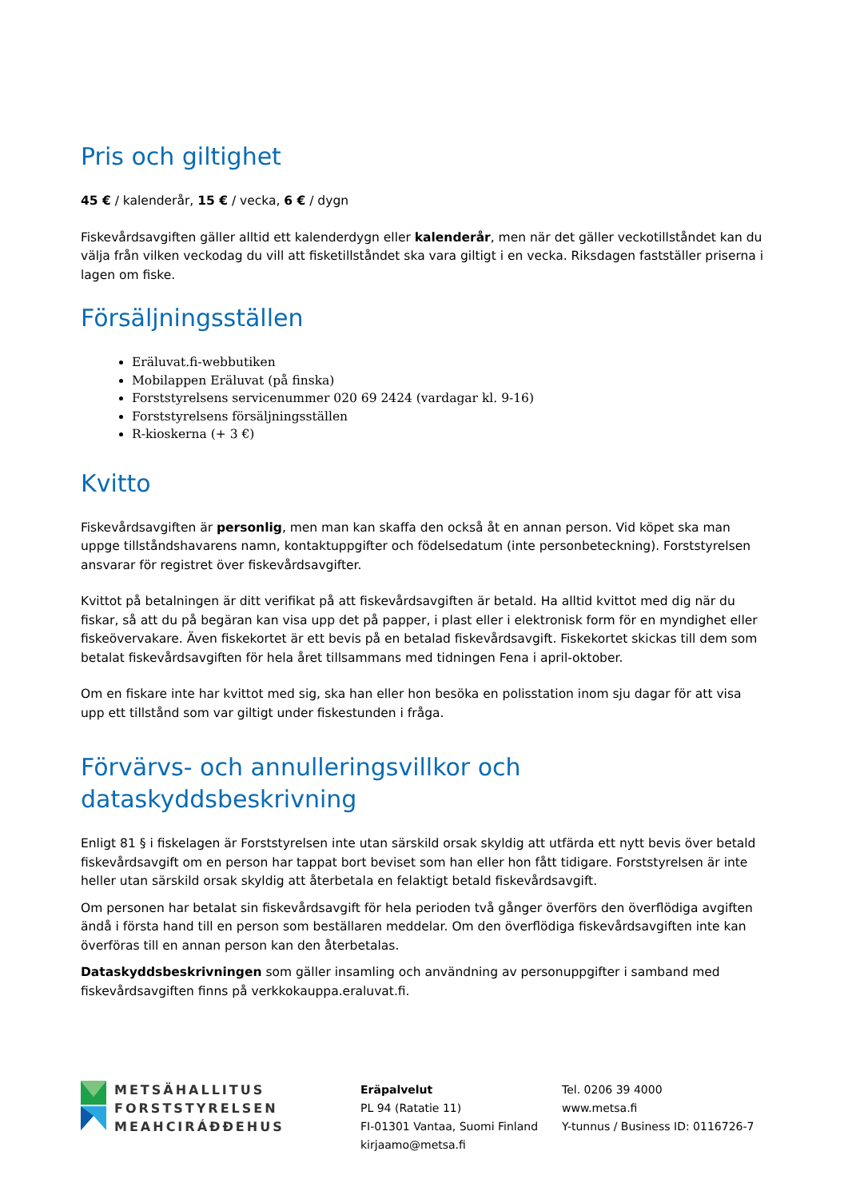Pris och giltighet
45 € / kalenderår, 15 € / vecka, 6 € / dygn
Fiskevårdsavgiften gäller alltid ett kalenderdygn eller kalenderår, men när det gäller veckotillståndet kan du välja från vilken veckodag du vill att fisketillståndet ska vara giltigt i en vecka. Riksdagen fastställer priserna i lagen om fiske.
Försäljningsställen
Eräluvat.fi-webbutiken
Mobilappen Eräluvat (på finska)
Forststyrelsens servicenummer 020 69 2424 (vardagar kl. 9-16)
Forststyrelsens försäljningsställen
R-kioskerna (+ 3 €)
Kvitto
Fiskevårdsavgiften är personlig, men man kan skaffa den också åt en annan person. Vid köpet ska man uppge tillståndshavarens namn, kontaktuppgifter och födelsedatum (inte personbeteckning). Forststyrelsen ansvarar för registret över fiskevårdsavgifter.
Kvittot på betalningen är ditt verifikat på att fiskevårdsavgiften är betald. Ha alltid kvittot med dig när du fiskar, så att du på begäran kan visa upp det på papper, i plast eller i elektronisk form för en myndighet eller fiskeövervakare. Även fiskekortet är ett bevis på en betalad fiskevårdsavgift. Fiskekortet skickas till dem som betalat fiskevårdsavgiften för hela året tillsammans med tidningen Fena i april-oktober.
Om en fiskare inte har kvittot med sig, ska han eller hon besöka en polisstation inom sju dagar för att visa upp ett tillstånd som var giltigt under fiskestunden i fråga.
Förvärvs- och annulleringsvillkor och dataskyddsbeskrivning
Enligt 81 § i fiskelagen är Forststyrelsen inte utan särskild orsak skyldig att utfärda ett nytt bevis över betald fiskevårdsavgift om en person har tappat bort beviset som han eller hon fått tidigare. Forststyrelsen är inte heller utan särskild orsak skyldig att återbetala en felaktigt betald fiskevårdsavgift.
Om personen har betalat sin fiskevårdsavgift för hela perioden två gånger överförs den överflödiga avgiften ändå i första hand till en person som beställaren meddelar. Om den överflödiga fiskevårdsavgiften inte kan överföras till en annan person kan den återbetalas.
Dataskyddsbeskrivningen som gäller insamling och användning av personuppgifter i samband med fiskevårdsavgiften finns på verkkokauppa.eraluvat.fi.
METSÄHALLITUS
FORSTSTYRELSEN
MEAHCIRÁĐĐEHUS
Eräpalvelut
PL 94 (Ratatie 11)
FI-01301 Vantaa, Suomi Finland
kirjaamo@metsa.fi
Tel. 0206 39 4000
www.metsa.fi
Y-tunnus / Business ID: 0116726-7